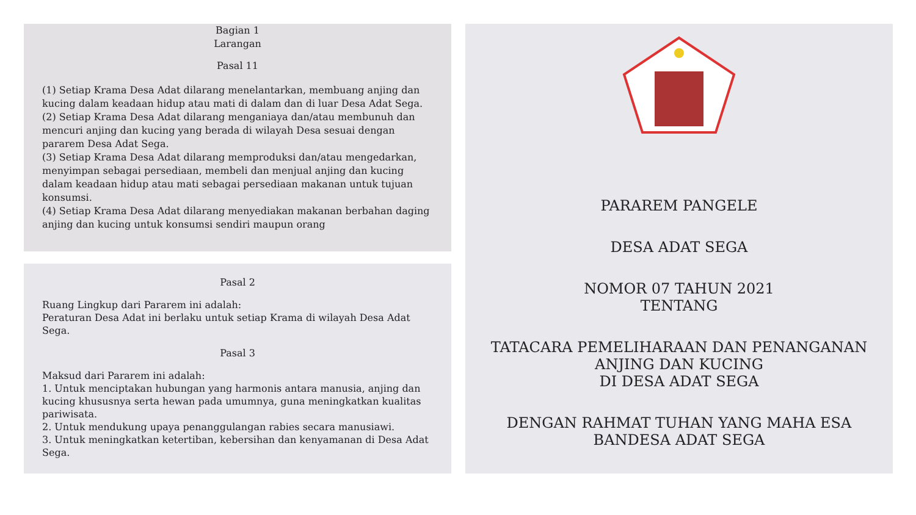Bagian 1
Larangan
Pasal 11
(1) Setiap Krama Desa Adat dilarang menelantarkan, membuang anjing dan kucing dalam keadaan hidup atau mati di dalam dan di luar Desa Adat Sega.
(2) Setiap Krama Desa Adat dilarang menganiaya dan/atau membunuh dan mencuri anjing dan kucing yang berada di wilayah Desa sesuai dengan pararem Desa Adat Sega.
(3) Setiap Krama Desa Adat dilarang memproduksi dan/atau mengedarkan, menyimpan sebagai persediaan, membeli dan menjual anjing dan kucing dalam keadaan hidup atau mati sebagai persediaan makanan untuk tujuan konsumsi.
(4) Setiap Krama Desa Adat dilarang menyediakan makanan berbahan daging anjing dan kucing untuk konsumsi sendiri maupun orang
Pasal 2
Ruang Lingkup dari Pararem ini adalah:
Peraturan Desa Adat ini berlaku untuk setiap Krama di wilayah Desa Adat Sega.
Pasal 3
Maksud dari Pararem ini adalah:
1. Untuk menciptakan hubungan yang harmonis antara manusia, anjing dan kucing khususnya serta hewan pada umumnya, guna meningkatkan kualitas pariwisata.
2. Untuk mendukung upaya penanggulangan rabies secara manusiawi.
3. Untuk meningkatkan ketertiban, kebersihan dan kenyamanan di Desa Adat Sega.
PARAREM PANGELE
DESA ADAT SEGA
NOMOR 07 TAHUN 2021
TENTANG
TATACARA PEMELIHARAAN DAN PENANGANAN
ANJING DAN KUCING
DI DESA ADAT SEGA
DENGAN RAHMAT TUHAN YANG MAHA ESA
BANDESA ADAT SEGA